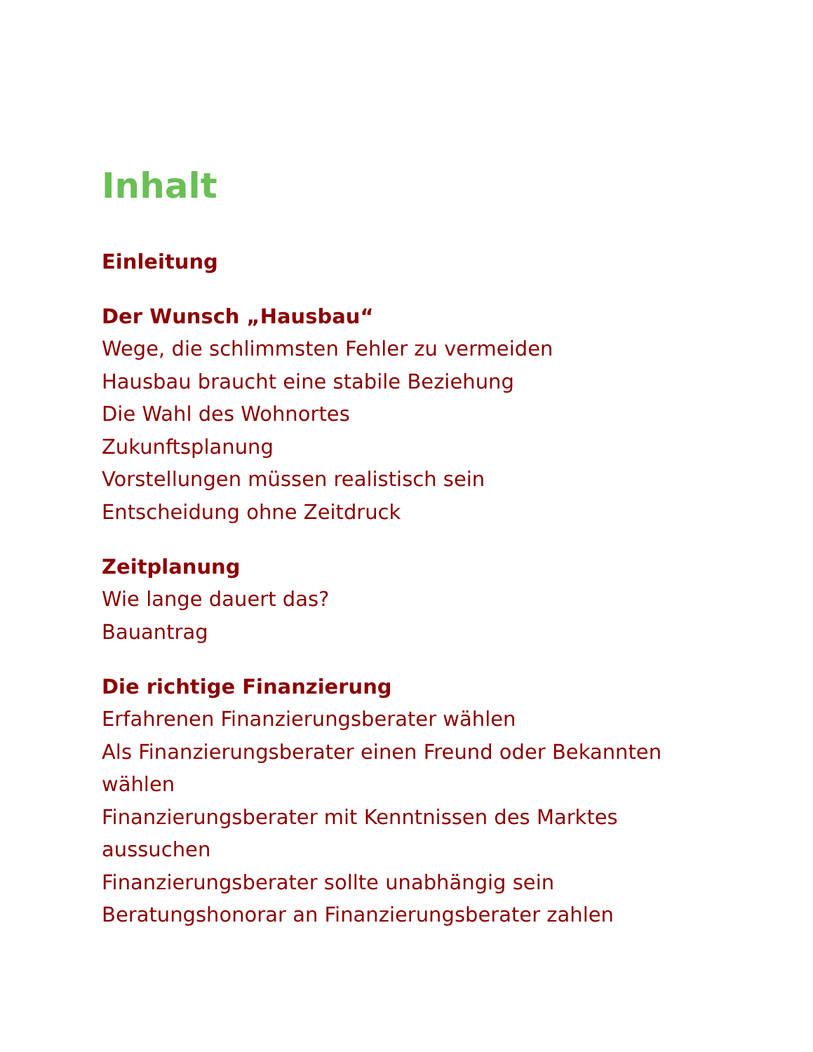Inhalt
Einleitung
Der Wunsch „Hausbau“
Wege, die schlimmsten Fehler zu vermeiden
Hausbau braucht eine stabile Beziehung
Die Wahl des Wohnortes
Zukunftsplanung
Vorstellungen müssen realistisch sein
Entscheidung ohne Zeitdruck
Zeitplanung
Wie lange dauert das?
Bauantrag
Die richtige Finanzierung
Erfahrenen Finanzierungsberater wählen
Als Finanzierungsberater einen Freund oder Bekannten wählen
Finanzierungsberater mit Kenntnissen des Marktes aussuchen
Finanzierungsberater sollte unabhängig sein
Beratungshonorar an Finanzierungsberater zahlen